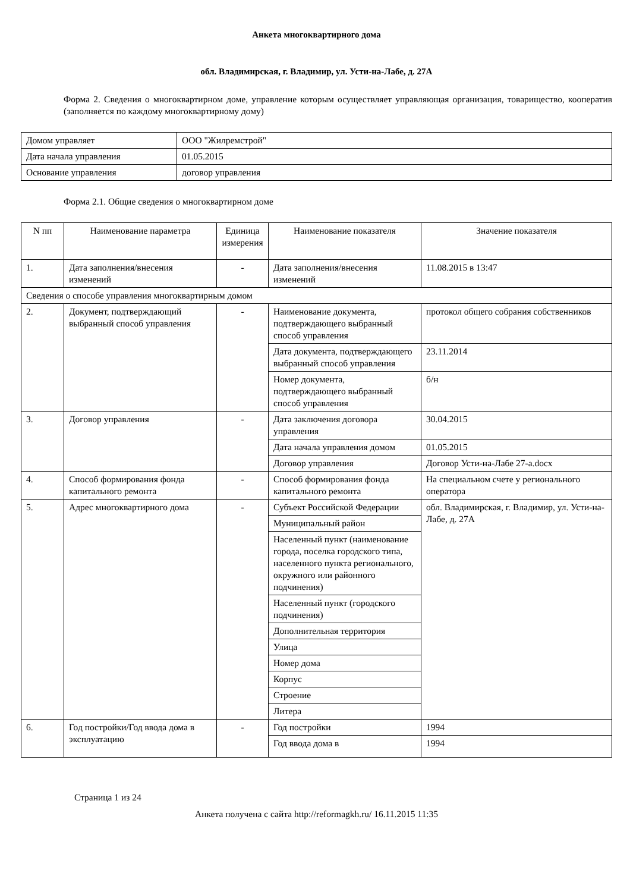Анкета многоквартирного дома
обл. Владимирская, г. Владимир, ул. Усти-на-Лабе, д. 27А
Форма 2. Сведения о многоквартирном доме, управление которым осуществляет управляющая организация, товарищество, кооператив (заполняется по каждому многоквартирному дому)
| Домом управляет | ООО "Жилремстрой" |
| Дата начала управления | 01.05.2015 |
| Основание управления | договор управления |
Форма 2.1. Общие сведения о многоквартирном доме
| N пп | Наименование параметра | Единица измерения | Наименование показателя | Значение показателя |
| --- | --- | --- | --- | --- |
| 1. | Дата заполнения/внесения изменений | - | Дата заполнения/внесения изменений | 11.08.2015 в 13:47 |
| Сведения о способе управления многоквартирным домом | | | | |
| 2. | Документ, подтверждающий выбранный способ управления | - | Наименование документа, подтверждающего выбранный способ управления | протокол общего собрания собственников |
| | | | Дата документа, подтверждающего выбранный способ управления | 23.11.2014 |
| | | | Номер документа, подтверждающего выбранный способ управления | б/н |
| 3. | Договор управления | - | Дата заключения договора управления | 30.04.2015 |
| | | | Дата начала управления домом | 01.05.2015 |
| | | | Договор управления | Договор Усти-на-Лабе 27-а.docx |
| 4. | Способ формирования фонда капитального ремонта | - | Способ формирования фонда капитального ремонта | На специальном счете у регионального оператора |
| 5. | Адрес многоквартирного дома | - | Субъект Российской Федерации | обл. Владимирская, г. Владимир, ул. Усти-на-Лабе, д. 27А |
| | | | Муниципальный район | |
| | | | Населенный пункт (наименование города, поселка городского типа, населенного пункта регионального, окружного или районного подчинения) | |
| | | | Населенный пункт (городского подчинения) | |
| | | | Дополнительная территория | |
| | | | Улица | |
| | | | Номер дома | |
| | | | Корпус | |
| | | | Строение | |
| | | | Литера | |
| 6. | Год постройки/Год ввода дома в эксплуатацию | - | Год постройки | 1994 |
| | | | Год ввода дома в | 1994 |
Страница 1 из 24
Анкета получена с сайта http://reformagkh.ru/ 16.11.2015 11:35